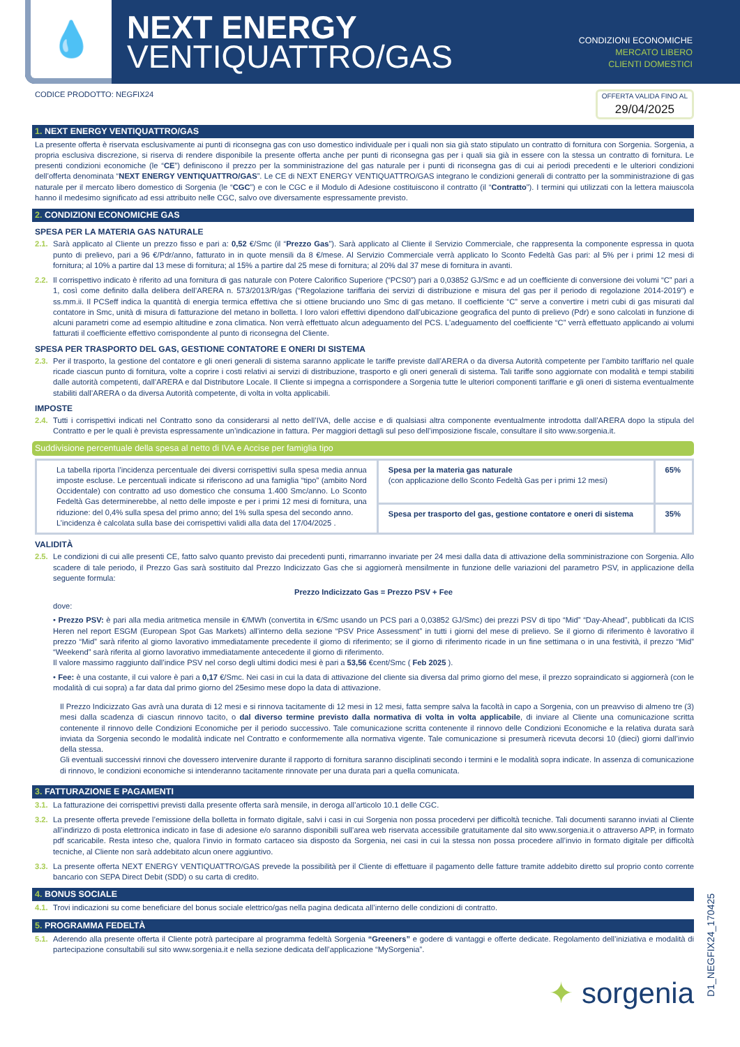💧
NEXT ENERGY
VENTIQUATTRO/GAS
CONDIZIONI ECONOMICHE
MERCATO LIBERO
CLIENTI DOMESTICI
CODICE PRODOTTO: NEGFIX24 OFFERTA VALIDA FINO AL
29/04/2025
1. NEXT ENERGY VENTIQUATTRO/GAS
La presente offerta è riservata esclusivamente ai punti di riconsegna gas con uso domestico individuale per i quali non sia già stato stipulato un contratto di fornitura con Sorgenia. Sorgenia, a propria esclusiva discrezione, si riserva di rendere disponibile la presente offerta anche per punti di riconsegna gas per i quali sia già in essere con la stessa un contratto di fornitura. Le presenti condizioni economiche (le “CE”) definiscono il prezzo per la somministrazione del gas naturale per i punti di riconsegna gas di cui ai periodi precedenti e le ulteriori condizioni dell’offerta denominata “NEXT ENERGY VENTIQUATTRO/GAS”. Le CE di NEXT ENERGY VENTIQUATTRO/GAS integrano le condizioni generali di contratto per la somministrazione di gas naturale per il mercato libero domestico di Sorgenia (le “CGC”) e con le CGC e il Modulo di Adesione costituiscono il contratto (il “Contratto”). I termini qui utilizzati con la lettera maiuscola hanno il medesimo significato ad essi attribuito nelle CGC, salvo ove diversamente espressamente previsto.
2. CONDIZIONI ECONOMICHE GAS
SPESA PER LA MATERIA GAS NATURALE
2.1. Sarà applicato al Cliente un prezzo fisso e pari a: 0,52 €/Smc (il “Prezzo Gas”). Sarà applicato al Cliente il Servizio Commerciale, che rappresenta la componente espressa in quota punto di prelievo, pari a 96 €/Pdr/anno, fatturato in in quote mensili da 8 €/mese. Al Servizio Commerciale verrà applicato lo Sconto Fedeltà Gas pari: al 5% per i primi 12 mesi di fornitura; al 10% a partire dal 13 mese di fornitura; al 15% a partire dal 25 mese di fornitura; al 20% dal 37 mese di fornitura in avanti.
2.2. Il corrispettivo indicato è riferito ad una fornitura di gas naturale con Potere Calorifico Superiore (“PCS0”) pari a 0,03852 GJ/Smc e ad un coefficiente di conversione dei volumi “C” pari a 1, così come definito dalla delibera dell’ARERA n. 573/2013/R/gas (“Regolazione tariffaria dei servizi di distribuzione e misura del gas per il periodo di regolazione 2014-2019”) e ss.mm.ii. Il PCSeff indica la quantità di energia termica effettiva che si ottiene bruciando uno Smc di gas metano. Il coefficiente “C” serve a convertire i metri cubi di gas misurati dal contatore in Smc, unità di misura di fatturazione del metano in bolletta. I loro valori effettivi dipendono dall’ubicazione geografica del punto di prelievo (Pdr) e sono calcolati in funzione di alcuni parametri come ad esempio altitudine e zona climatica. Non verrà effettuato alcun adeguamento del PCS. L’adeguamento del coefficiente “C” verrà effettuato applicando ai volumi fatturati il coefficiente effettivo corrispondente al punto di riconsegna del Cliente.
SPESA PER TRASPORTO DEL GAS, GESTIONE CONTATORE E ONERI DI SISTEMA
2.3. Per il trasporto, la gestione del contatore e gli oneri generali di sistema saranno applicate le tariffe previste dall’ARERA o da diversa Autorità competente per l’ambito tariffario nel quale ricade ciascun punto di fornitura, volte a coprire i costi relativi ai servizi di distribuzione, trasporto e gli oneri generali di sistema. Tali tariffe sono aggiornate con modalità e tempi stabiliti dalle autorità competenti, dall’ARERA e dal Distributore Locale. Il Cliente si impegna a corrispondere a Sorgenia tutte le ulteriori componenti tariffarie e gli oneri di sistema eventualmente stabiliti dall’ARERA o da diversa Autorità competente, di volta in volta applicabili.
IMPOSTE
2.4. Tutti i corrispettivi indicati nel Contratto sono da considerarsi al netto dell’IVA, delle accise e di qualsiasi altra componente eventualmente introdotta dall’ARERA dopo la stipula del Contratto e per le quali è prevista espressamente un’indicazione in fattura. Per maggiori dettagli sul peso dell’imposizione fiscale, consultare il sito www.sorgenia.it.
Suddivisione percentuale della spesa al netto di IVA e Accise per famiglia tipo
| La tabella riporta l’incidenza percentuale dei diversi corrispettivi sulla spesa media annua imposte escluse. Le percentuali indicate si riferiscono ad una famiglia “tipo” (ambito Nord Occidentale) con contratto ad uso domestico che consuma 1.400 Smc/anno. Lo Sconto Fedeltà Gas determinerebbe, al netto delle imposte e per i primi 12 mesi di fornitura, una riduzione: del 0,4% sulla spesa del primo anno; del 1% sulla spesa del secondo anno. L’incidenza è calcolata sulla base dei corrispettivi validi alla data del 17/04/2025 . | Spesa per la materia gas naturale (con applicazione dello Sconto Fedeltà Gas per i primi 12 mesi) | 65% |
| | Spesa per trasporto del gas, gestione contatore e oneri di sistema | 35% |
VALIDITÀ
2.5. Le condizioni di cui alle presenti CE, fatto salvo quanto previsto dai precedenti punti, rimarranno invariate per 24 mesi dalla data di attivazione della somministrazione con Sorgenia. Allo scadere di tale periodo, il Prezzo Gas sarà sostituito dal Prezzo Indicizzato Gas che si aggiornerà mensilmente in funzione delle variazioni del parametro PSV, in applicazione della seguente formula:
Prezzo Indicizzato Gas = Prezzo PSV + Fee
dove:
• Prezzo PSV: è pari alla media aritmetica mensile in €/MWh (convertita in €/Smc usando un PCS pari a 0,03852 GJ/Smc) dei prezzi PSV di tipo “Mid” “Day-Ahead”, pubblicati da ICIS Heren nel report ESGM (European Spot Gas Markets) all’interno della sezione “PSV Price Assessment” in tutti i giorni del mese di prelievo. Se il giorno di riferimento è lavorativo il prezzo “Mid” sarà riferito al giorno lavorativo immediatamente precedente il giorno di riferimento; se il giorno di riferimento ricade in un fine settimana o in una festività, il prezzo “Mid” “Weekend” sarà riferita al giorno lavorativo immediatamente antecedente il giorno di riferimento.
Il valore massimo raggiunto dall’indice PSV nel corso degli ultimi dodici mesi è pari a 53,56 €cent/Smc ( Feb 2025 ).
• Fee: è una costante, il cui valore è pari a 0,17 €/Smc. Nei casi in cui la data di attivazione del cliente sia diversa dal primo giorno del mese, il prezzo sopraindicato si aggiornerà (con le modalità di cui sopra) a far data dal primo giorno del 25esimo mese dopo la data di attivazione.
Il Prezzo Indicizzato Gas avrà una durata di 12 mesi e si rinnova tacitamente di 12 mesi in 12 mesi, fatta sempre salva la facoltà in capo a Sorgenia, con un preavviso di almeno tre (3) mesi dalla scadenza di ciascun rinnovo tacito, o dal diverso termine previsto dalla normativa di volta in volta applicabile, di inviare al Cliente una comunicazione scritta contenente il rinnovo delle Condizioni Economiche per il periodo successivo. Tale comunicazione scritta contenente il rinnovo delle Condizioni Economiche e la relativa durata sarà inviata da Sorgenia secondo le modalità indicate nel Contratto e conformemente alla normativa vigente. Tale comunicazione si presumerà ricevuta decorsi 10 (dieci) giorni dall’invio della stessa.
Gli eventuali successivi rinnovi che dovessero intervenire durante il rapporto di fornitura saranno disciplinati secondo i termini e le modalità sopra indicate. In assenza di comunicazione di rinnovo, le condizioni economiche si intenderanno tacitamente rinnovate per una durata pari a quella comunicata.
3. FATTURAZIONE E PAGAMENTI
3.1. La fatturazione dei corrispettivi previsti dalla presente offerta sarà mensile, in deroga all’articolo 10.1 delle CGC.
3.2. La presente offerta prevede l’emissione della bolletta in formato digitale, salvi i casi in cui Sorgenia non possa procedervi per difficoltà tecniche. Tali documenti saranno inviati al Cliente all’indirizzo di posta elettronica indicato in fase di adesione e/o saranno disponibili sull’area web riservata accessibile gratuitamente dal sito www.sorgenia.it o attraverso APP, in formato pdf scaricabile. Resta inteso che, qualora l’invio in formato cartaceo sia disposto da Sorgenia, nei casi in cui la stessa non possa procedere all’invio in formato digitale per difficoltà tecniche, al Cliente non sarà addebitato alcun onere aggiuntivo.
3.3. La presente offerta NEXT ENERGY VENTIQUATTRO/GAS prevede la possibilità per il Cliente di effettuare il pagamento delle fatture tramite addebito diretto sul proprio conto corrente bancario con SEPA Direct Debit (SDD) o su carta di credito.
4. BONUS SOCIALE
4.1. Trovi indicazioni su come beneficiare del bonus sociale elettrico/gas nella pagina dedicata all’interno delle condizioni di contratto.
5. PROGRAMMA FEDELTÀ
5.1. Aderendo alla presente offerta il Cliente potrà partecipare al programma fedeltà Sorgenia “Greeners” e godere di vantaggi e offerte dedicate. Regolamento dell’iniziativa e modalità di partecipazione consultabili sul sito www.sorgenia.it e nella sezione dedicata dell’applicazione “MySorgenia”.
D1_NEGFIX24_170425
✦ sorgenia